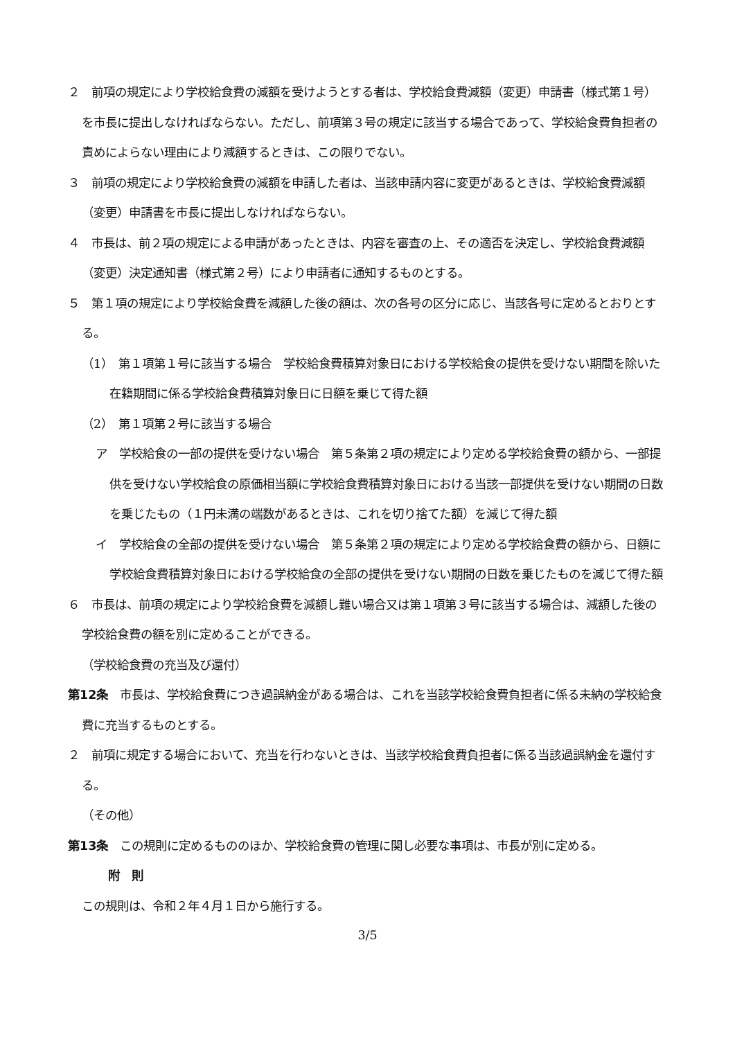２　前項の規定により学校給食費の減額を受けようとする者は、学校給食費減額（変更）申請書（様式第１号）を市長に提出しなければならない。ただし、前項第３号の規定に該当する場合であって、学校給食費負担者の責めによらない理由により減額するときは、この限りでない。
３　前項の規定により学校給食費の減額を申請した者は、当該申請内容に変更があるときは、学校給食費減額（変更）申請書を市長に提出しなければならない。
４　市長は、前２項の規定による申請があったときは、内容を審査の上、その適否を決定し、学校給食費減額（変更）決定通知書（様式第２号）により申請者に通知するものとする。
５　第１項の規定により学校給食費を減額した後の額は、次の各号の区分に応じ、当該各号に定めるとおりとする。
（1）　第１項第１号に該当する場合　学校給食費積算対象日における学校給食の提供を受けない期間を除いた在籍期間に係る学校給食費積算対象日に日額を乗じて得た額
（2）　第１項第２号に該当する場合
ア　学校給食の一部の提供を受けない場合　第５条第２項の規定により定める学校給食費の額から、一部提供を受けない学校給食の原価相当額に学校給食費積算対象日における当該一部提供を受けない期間の日数を乗じたもの（１円未満の端数があるときは、これを切り捨てた額）を減じて得た額
イ　学校給食の全部の提供を受けない場合　第５条第２項の規定により定める学校給食費の額から、日額に学校給食費積算対象日における学校給食の全部の提供を受けない期間の日数を乗じたものを減じて得た額
６　市長は、前項の規定により学校給食費を減額し難い場合又は第１項第３号に該当する場合は、減額した後の学校給食費の額を別に定めることができる。
（学校給食費の充当及び還付）
第12条　市長は、学校給食費につき過誤納金がある場合は、これを当該学校給食費負担者に係る未納の学校給食費に充当するものとする。
２　前項に規定する場合において、充当を行わないときは、当該学校給食費負担者に係る当該過誤納金を還付する。
（その他）
第13条　この規則に定めるもののほか、学校給食費の管理に関し必要な事項は、市長が別に定める。
附　則
この規則は、令和２年４月１日から施行する。
3/5